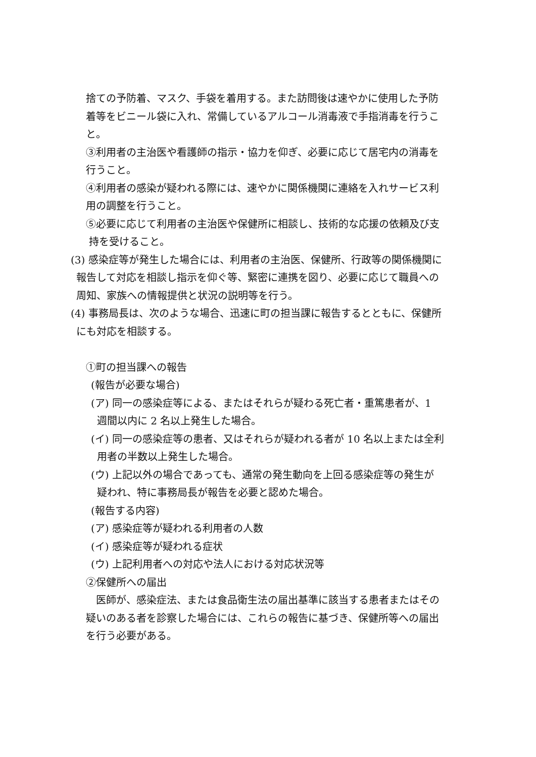捨ての予防着、マスク、手袋を着用する。また訪問後は速やかに使用した予防
着等をビニール袋に入れ、常備しているアルコール消毒液で手指消毒を行うこ
と。
③利用者の主治医や看護師の指示・協力を仰ぎ、必要に応じて居宅内の消毒を
行うこと。
④利用者の感染が疑われる際には、速やかに関係機関に連絡を入れサービス利
用の調整を行うこと。
⑤必要に応じて利用者の主治医や保健所に相談し、技術的な応援の依頼及び支
持を受けること。
(3) 感染症等が発生した場合には、利用者の主治医、保健所、行政等の関係機関に
報告して対応を相談し指示を仰ぐ等、緊密に連携を図り、必要に応じて職員への
周知、家族への情報提供と状況の説明等を行う。
(4) 事務局長は、次のような場合、迅速に町の担当課に報告するとともに、保健所
にも対応を相談する。
①町の担当課への報告
(報告が必要な場合)
(ア) 同一の感染症等による、またはそれらが疑わる死亡者・重篤患者が、1
週間以内に 2 名以上発生した場合。
(イ) 同一の感染症等の患者、又はそれらが疑われる者が 10 名以上または全利
用者の半数以上発生した場合。
(ウ) 上記以外の場合であっても、通常の発生動向を上回る感染症等の発生が
疑われ、特に事務局長が報告を必要と認めた場合。
(報告する内容)
(ア) 感染症等が疑われる利用者の人数
(イ) 感染症等が疑われる症状
(ウ) 上記利用者への対応や法人における対応状況等
②保健所への届出
 医師が、感染症法、または食品衛生法の届出基準に該当する患者またはその
疑いのある者を診察した場合には、これらの報告に基づき、保健所等への届出
を行う必要がある。